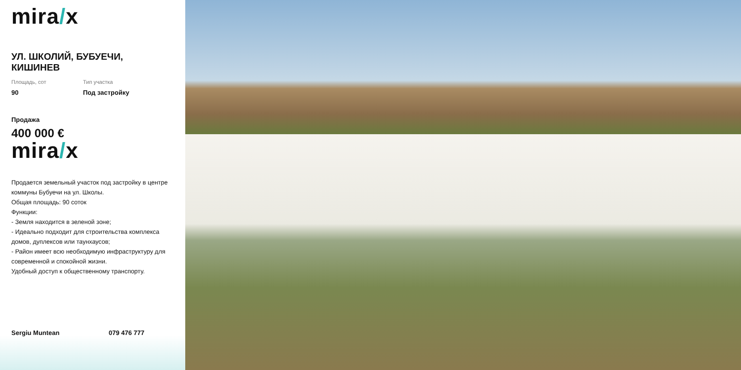mira/x
УЛ. ШКОЛИЙ, БУБУЕЧИ, КИШИНЕВ
Площадь, сот
90
Тип участка
Под застройку
Продажа
400 000 €
mira/x
Продается земельный участок под застройку в центре коммуны Бубуечи на ул. Школы.
Общая площадь: 90 соток
Функции:
- Земля находится в зеленой зоне;
- Идеально подходит для строительства комплекса домов, дуплексов или таунхаусов;
- Район имеет всю необходимую инфраструктуру для современной и спокойной жизни.
Удобный доступ к общественному транспорту.
Sergiu Muntean 079 476 777